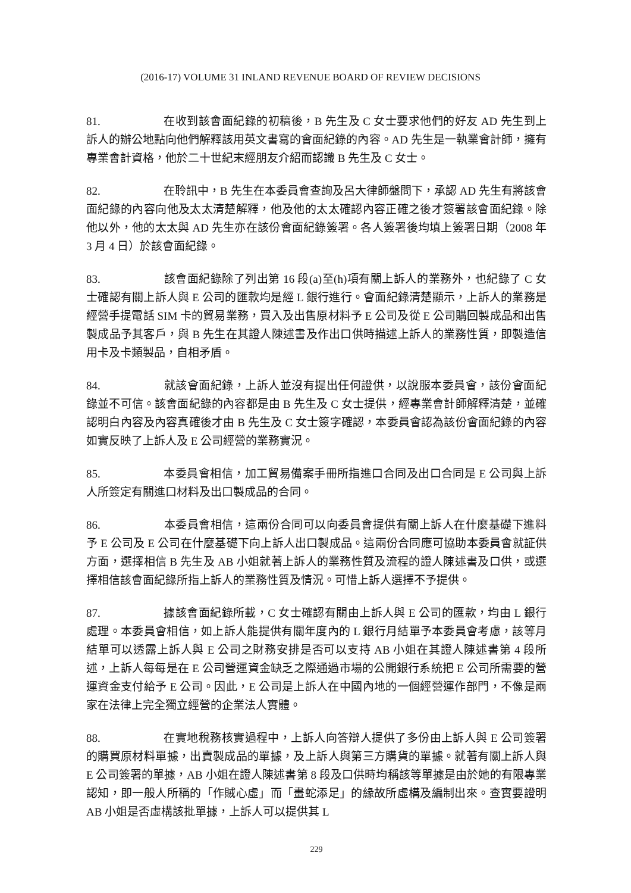(2016-17) VOLUME 31 INLAND REVENUE BOARD OF REVIEW DECISIONS
81. 在收到該會面紀錄的初稿後，B 先生及 C 女士要求他們的好友 AD 先生到上訴人的辦公地點向他們解釋該用英文書寫的會面紀錄的內容。AD 先生是一執業會計師，擁有專業會計資格，他於二十世紀末經朋友介紹而認識 B 先生及 C 女士。
82. 在聆訊中，B 先生在本委員會查詢及呂大律師盤問下，承認 AD 先生有將該會面紀錄的內容向他及太太清楚解釋，他及他的太太確認內容正確之後才簽署該會面紀錄。除他以外，他的太太與 AD 先生亦在該份會面紀錄簽署。各人簽署後均填上簽署日期（2008 年 3 月 4 日）於該會面紀錄。
83. 該會面紀錄除了列出第 16 段(a)至(h)項有關上訴人的業務外，也紀錄了 C 女士確認有關上訴人與 E 公司的匯款均是經 L 銀行進行。會面紀錄清楚顯示，上訴人的業務是經營手提電話 SIM 卡的貿易業務，買入及出售原材料予 E 公司及從 E 公司購回製成品和出售製成品予其客戶，與 B 先生在其證人陳述書及作出口供時描述上訴人的業務性質，即製造信用卡及卡類製品，自相矛盾。
84. 就該會面紀錄，上訴人並沒有提出任何證供，以說服本委員會，該份會面紀錄並不可信。該會面紀錄的內容都是由 B 先生及 C 女士提供，經專業會計師解釋清楚，並確認明白內容及內容真確後才由 B 先生及 C 女士簽字確認，本委員會認為該份會面紀錄的內容如實反映了上訴人及 E 公司經營的業務實況。
85. 本委員會相信，加工貿易備案手冊所指進口合同及出口合同是 E 公司與上訴人所簽定有關進口材料及出口製成品的合同。
86. 本委員會相信，這兩份合同可以向委員會提供有關上訴人在什麼基礎下進料予 E 公司及 E 公司在什麼基礎下向上訴人出口製成品。這兩份合同應可協助本委員會就証供方面，選擇相信 B 先生及 AB 小姐就著上訴人的業務性質及流程的證人陳述書及口供，或選擇相信該會面紀錄所指上訴人的業務性質及情況。可惜上訴人選擇不予提供。
87. 據該會面紀錄所載，C 女士確認有關由上訴人與 E 公司的匯款，均由 L 銀行處理。本委員會相信，如上訴人能提供有關年度內的 L 銀行月結單予本委員會考慮，該等月結單可以透露上訴人與 E 公司之財務安排是否可以支持 AB 小姐在其證人陳述書第 4 段所述，上訴人每每是在 E 公司營運資金缺乏之際通過市場的公開銀行系統把 E 公司所需要的營運資金支付給予 E 公司。因此，E 公司是上訴人在中國內地的一個經營運作部門，不像是兩家在法律上完全獨立經營的企業法人實體。
88. 在實地稅務核實過程中，上訴人向答辯人提供了多份由上訴人與 E 公司簽署的購買原材料單據，出賣製成品的單據，及上訴人與第三方購貨的單據。就著有關上訴人與 E 公司簽署的單據，AB 小姐在證人陳述書第 8 段及口供時均稱該等單據是由於她的有限專業認知，即一般人所稱的「作賊心虛」而「畫蛇添足」的緣故所虛構及編制出來。查實要證明 AB 小姐是否虛構該批單據，上訴人可以提供其 L
229